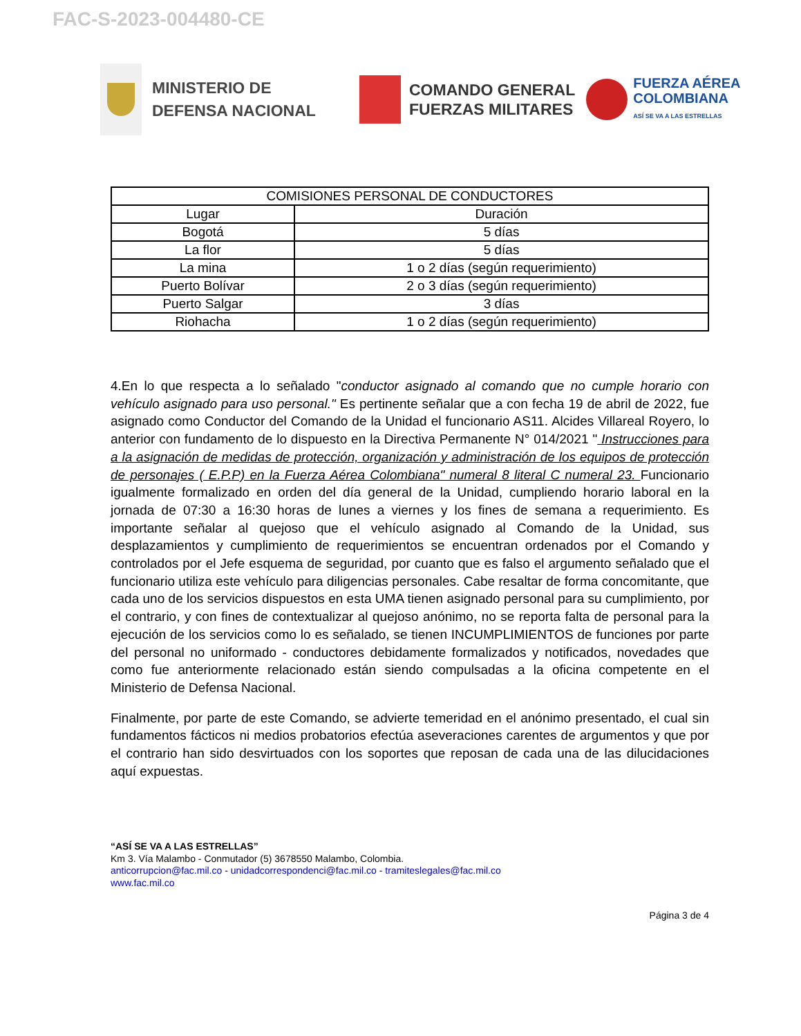FAC-S-2023-004480-CE
MINISTERIO DE DEFENSA NACIONAL
COMANDO GENERAL
FUERZAS MILITARES
FUERZA AÉREA
COLOMBIANA
ASÍ SE VA A LAS ESTRELLAS
| COMISIONES PERSONAL DE CONDUCTORES | |
| --- | --- |
| Lugar | Duración |
| Bogotá | 5 días |
| La flor | 5 días |
| La mina | 1 o 2 días (según requerimiento) |
| Puerto Bolívar | 2 o 3 días (según requerimiento) |
| Puerto Salgar | 3 días |
| Riohacha | 1 o 2 días (según requerimiento) |
4.En lo que respecta a lo señalado "conductor asignado al comando que no cumple horario con vehículo asignado para uso personal." Es pertinente señalar que a con fecha 19 de abril de 2022, fue asignado como Conductor del Comando de la Unidad el funcionario AS11. Alcides Villareal Royero, lo anterior con fundamento de lo dispuesto en la Directiva Permanente N° 014/2021 " Instrucciones para a la asignación de medidas de protección, organización y administración de los equipos de protección de personajes ( E.P.P) en la Fuerza Aérea Colombiana" numeral 8 literal C numeral 23. Funcionario igualmente formalizado en orden del día general de la Unidad, cumpliendo horario laboral en la jornada de 07:30 a 16:30 horas de lunes a viernes y los fines de semana a requerimiento. Es importante señalar al quejoso que el vehículo asignado al Comando de la Unidad, sus desplazamientos y cumplimiento de requerimientos se encuentran ordenados por el Comando y controlados por el Jefe esquema de seguridad, por cuanto que es falso el argumento señalado que el funcionario utiliza este vehículo para diligencias personales. Cabe resaltar de forma concomitante, que cada uno de los servicios dispuestos en esta UMA tienen asignado personal para su cumplimiento, por el contrario, y con fines de contextualizar al quejoso anónimo, no se reporta falta de personal para la ejecución de los servicios como lo es señalado, se tienen INCUMPLIMIENTOS de funciones por parte del personal no uniformado - conductores debidamente formalizados y notificados, novedades que como fue anteriormente relacionado están siendo compulsadas a la oficina competente en el Ministerio de Defensa Nacional.
Finalmente, por parte de este Comando, se advierte temeridad en el anónimo presentado, el cual sin fundamentos fácticos ni medios probatorios efectúa aseveraciones carentes de argumentos y que por el contrario han sido desvirtuados con los soportes que reposan de cada una de las dilucidaciones aquí expuestas.
“ASÍ SE VA A LAS ESTRELLAS”
Km 3. Vía Malambo - Conmutador (5) 3678550 Malambo, Colombia.
anticorrupcion@fac.mil.co - unidadcorrespondenci@fac.mil.co - tramiteslegales@fac.mil.co
www.fac.mil.co
Página 3 de 4